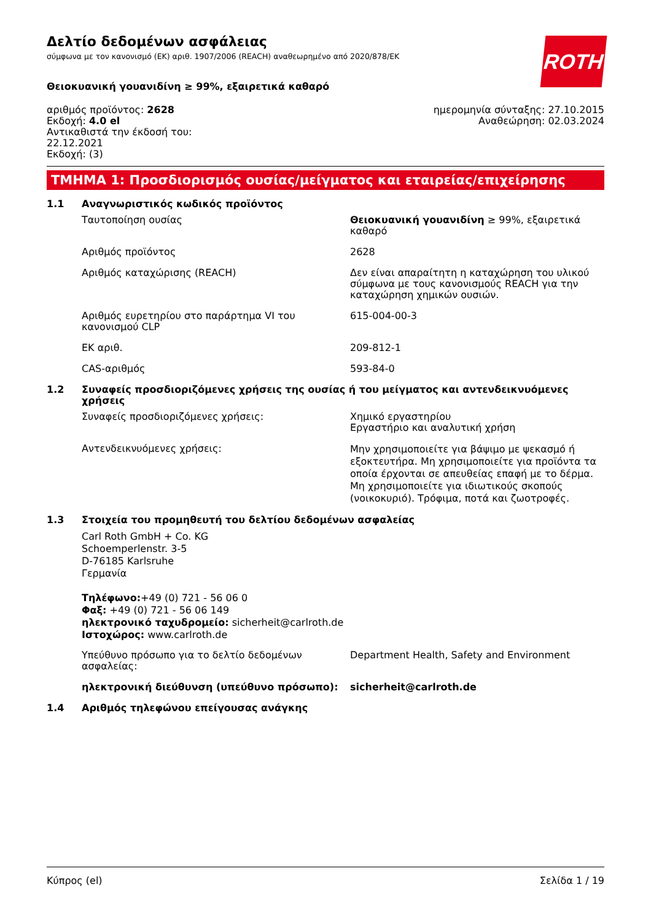Δελτίο δεδομένων ασφάλειας
σύμφωνα με τον κανονισμό (ΕΚ) αριθ. 1907/2006 (REACH) αναθεωρημένο από 2020/878/ΕΚ
ROTH
Θειοκυανική γουανιδίνη ≥ 99%, εξαιρετικά καθαρό
αριθμός προϊόντος: 2628
Εκδοχή: 4.0 el
Αντικαθιστά την έκδοσή του:
22.12.2021
Εκδοχή: (3)
ημερομηνία σύνταξης: 27.10.2015
Αναθεώρηση: 02.03.2024
ΤΜΗΜΑ 1: Προσδιορισμός ουσίας/μείγματος και εταιρείας/επιχείρησης
1.1 Αναγνωριστικός κωδικός προϊόντος
Ταυτοποίηση ουσίας Θειοκυανική γουανιδίνη ≥ 99%, εξαιρετικά καθαρό
Αριθμός προϊόντος 2628
Αριθμός καταχώρισης (REACH) Δεν είναι απαραίτητη η καταχώρηση του υλικού σύμφωνα με τους κανονισμούς REACH για την καταχώρηση χημικών ουσιών.
Αριθμός ευρετηρίου στο παράρτημα VI του κανονισμού CLP
615-004-00-3
ΕΚ αριθ. 209-812-1
CAS-αριθμός 593-84-0
1.2 Συναφείς προσδιοριζόμενες χρήσεις της ουσίας ή του μείγματος και αντενδεικνυόμενες χρήσεις
Συναφείς προσδιοριζόμενες χρήσεις: Χημικό εργαστηρίου
Εργαστήριο και αναλυτική χρήση
Αντενδεικνυόμενες χρήσεις:
Μην χρησιμοποιείτε για βάψιμο με ψεκασμό ή εξοκτευτήρα. Μη χρησιμοποιείτε για προϊόντα τα οποία έρχονται σε απευθείας επαφή με το δέρμα. Μη χρησιμοποιείτε για ιδιωτικούς σκοπούς (νοικοκυριό). Τρόφιμα, ποτά και ζωοτροφές.
1.3 Στοιχεία του προμηθευτή του δελτίου δεδομένων ασφαλείας
Carl Roth GmbH + Co. KG
Schoemperlenstr. 3-5
D-76185 Karlsruhe
Γερμανία
Τηλέφωνο:+49 (0) 721 - 56 06 0
Φαξ: +49 (0) 721 - 56 06 149
ηλεκτρονικό ταχυδρομείο: sicherheit@carlroth.de
Ιστοχώρος: www.carlroth.de
Υπεύθυνο πρόσωπο για το δελτίο δεδομένων ασφαλείας:
Department Health, Safety and Environment
ηλεκτρονική διεύθυνση (υπεύθυνο πρόσωπο): sicherheit@carlroth.de
1.4 Αριθμός τηλεφώνου επείγουσας ανάγκης
Κύπρος (el) Σελίδα 1 / 19